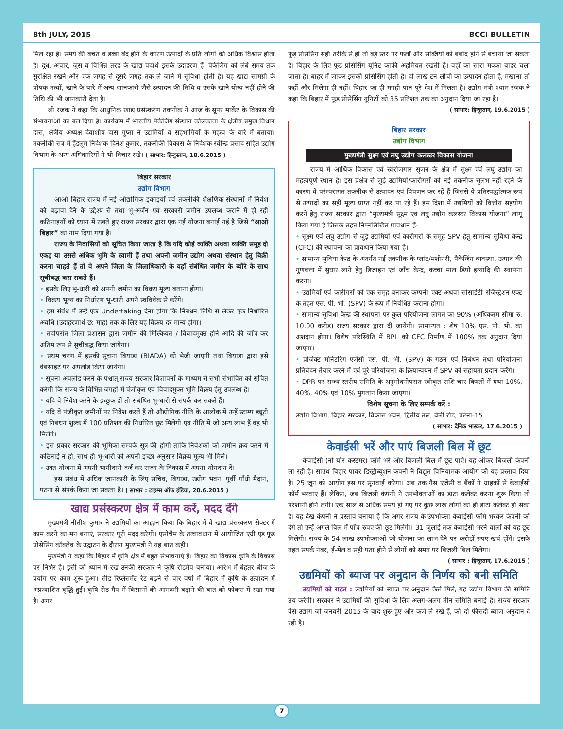8th JULY, 2015 BCCI BULLETIN
मिल रहा है। समय की बचत व डब्बा बंद होने के कारण उत्पादों के प्रति लोगों को अधिक विश्वास होता है। दूध, अचार, जूस व विभिन्न तरह के खाद्य पदार्थ इसके उदाहरण हैं। पैकेजिंग को लंबे समय तक सुरक्षित रखने और एक जगह से दूसरे जगह तक ले जाने में सुविधा होती है। यह खाद्य सामग्री के पोषक तत्वों, खाने के बारे में अन्य जानकारी जैसे उत्पादन की तिथि व उसके खाने योग्य नहीं होने की तिथि की भी जानकारी देता है।
श्री रजक ने कहा कि आधुनिक खाद्य प्रसंस्करण तकनीक ने आज के सूपर मार्केट के विकास की संभावनाओं को बल दिया है। कार्यक्रम में भारतीय पैकेजिंग संस्थान कोलकाता के क्षेत्रीय प्रमुख विधान दास, क्षेत्रीय अध्यक्ष देवाशीष दास गुप्ता ने उद्यमियों व सहभागियों के महत्व के बारे में बताया। तकनीकी सत्र में हैंडलूम निदेशक दिनेश कुमार, तकनीकी विकास के निदेशक रवीन्द्र प्रसाद सहित उद्योग विभाग के अन्य अधिकारियों ने भी विचार रखे। ( साभार: हिन्दुस्तान, 18.6.2015 )
बिहार सरकार
उद्योग विभाग
आओ बिहार राज्य में नई औद्योगिक इकाइयों एवं तकनीकी शैक्षणिक संस्थानों में निवेश को बढ़ावा देने के उद्देश्य से तथा भू-अर्जन एवं सरकारी जमीन उपलब्ध कराने में हो रही कठिनाइयों को ध्यान में रखते हुए राज्य सरकार द्वारा एक नई योजना बनाई नई है जिसे “आओ बिहार” का नाम दिया गया है।
राज्य के निवासियों को सूचित किया जाता है कि यदि कोई व्यक्ति अथवा व्यक्ति समूह दो एकड़ या उससे अधिक भूमि के स्वामी हैं तथा अपनी जमीन उद्योग अथवा संस्थान हेतु बिक्री करना चाहते हैं तो वे अपने जिला के जिलाधिकारी के यहाँ संबंधित जमीन के ब्यौरे के साथ सूचीबद्ध करा सकते हैं।
• इसके लिए भू-धारी को अपनी जमीन का विक्रय मूल्य बताना होगा।
• विक्रय भूल्य का निर्धारण भू-धारी अपने स्वविवेक से करेंगे।
• इस संबंध में उन्हें एक Undertaking देना होगा कि निंबधन तिथि से लेकर एक निर्धारित अवधि (उदाहरणार्थ छ: माह) तक के लिए यह विक्रय दर मान्य होगा।
• तदोपरांत जिला प्रशासन द्वारा जमीन की मिल्कियत / विवादमुक्त होने आदि की जाँच कर अंतिम रूप से सुचीबद्ध किया जायेगा।
• प्रथम चरण में इसकी सूचना बियाडा (BIADA) को भेजी जाएगी तथा बियाडा द्वारा इसे वेबसाइट पर अपलोड किया जायेगा।
• सूचना अपलोड करने के पश्चात् राज्य सरकार विज्ञापनों के माध्यम से सभी संभावित को सूचित करेगी कि राज्य के विभिन्न जगहों में पंजीकृत एवं विवादमुक्त भूमि विक्रय हेतु उपलब्ध है।
• यदि वे निवेश करने के इच्छुक हों तो संबंधित भू-धारी से संपर्क कर सकते हैं।
• यदि वे पंजीकृत जमीनों पर निवेश करते हैं तो औद्योगिक नीति के आलोक में उन्हें स्टाम्प ड्यूटी एवं निबंधन शुल्क में 100 प्रतिशत की निर्धारित छूट मिलेगी एवं नीति में जो अन्य लाभ हैं वह भी मिलेंगे।
• इस प्रकार सरकार की भूमिका सम्पर्क सूत्र की होगी ताकि निवेशकों को जमीन क्रय करने में कठिनाई न हो, साथ ही भू-धारी को अपनी इच्छा अनुसार विक्रय मूल्य भी मिले।
• उक्त योजना में अपनी भागीदारी दर्ज कर राज्य के विकास में अपना योगदान दें।
इस संबंध में अधिक जानकारी के लिए सचिव, बियाडा, उद्योग भवन, पूर्वी गाँधी मैदान, पटना से संपर्क किया जा सकता है। ( साभार : टाइम्स ऑफ इंडिया, 20.6.2015 )
खाद्य प्रसंस्करण क्षेत्र में काम करें, मदद देंगे
मुख्यमंत्री नीतीश कुमार ने उद्यमियों का आह्वान किया कि बिहार में वे खाद्य प्रंसस्करण सेक्टर में काम करने का मन बनाएं, सरकार पूरी मदद करेगी। एसोचैम के तत्वावधान में आयोजित एग्री एंड फूड प्रोसेसिंग कॉक्लेव के उद्घाटन के दौरान मुख्यमंत्री ने यह बात कही।
मुखमंत्री ने कहा कि बिहार में कृषि क्षेत्र में बहुत संभावनाएं हैं। बिहार का विकास कृषि के विकास पर निर्भर है। इसी को ध्यान में रख उनकी सरकार ने कृषि रोडमैप बनाया। आरंभ में बेहतर बीज के प्रयोग पर काम शुरू हुआ। सीड रिप्लेसमेंट रेट बढ़ने से चार वर्षो में बिहार में कृषि के उत्पादन में अप्रत्याशित वृद्धि हुई। कृषि रोड मैप में किसानों की आमदमी बढ़ाने की बात को फोकस में रखा गया है। अगर
फूड़ प्रोसेसिंग सही तरीके से हो तो बड़े स्तर पर फलों और सब्जियों को बर्बाद होने से बचाया जा सकता है। बिहार के लिए फूड प्रोसेसिंग यूनिट काफी अहमियत रखती है। वहाँ का सारा मक्का बाहर चला जाता है। बाहर में जाकर इसकी प्रोसेसिंग होती है। दो लाख टन लीची का उत्पादन होता है, मखाना तो कहीं और मिलेगा ही नहीं। बिहार का ही मगही पान पूरे देश में मिलता है। उद्योग मंत्री श्याम रजक ने कहा कि बिहार में फूड प्रोसेसिंग यूनिटों को 35 प्रतिशत तक का अनुदान दिया जा रहा है।
( साभार: हिन्दुस्तान, 19.6.2015 )
बिहार सरकार
उद्योग विभाग
मुख्यमंत्री सुक्ष्म एवं लघु उद्योग कलस्टर विकास योजना
राज्य में आर्थिक विकास एवं स्वरोजगार सृजन के क्षेत्र में सुक्ष्म एवं लघु उद्योग का महत्वपूर्ण स्थान है। इस प्रक्षेत्र से जुड़े उद्यमियों/कारीगरों को नई तकनीक सुलभ नहीं रहने के कारण वे परंम्परागत तकनीक से उत्पादन एवं विपणन कर रहें हैं जिससे ये प्रतिस्पर्द्धात्मक रूप से उत्पादों का सही मूल्य प्राप्त नहीं कर पा रहे हैं। इस दिशा में उद्यमियों को वित्तीय सहयोग करने हेतु राज्य सरकार द्वारा “मुख्यमंत्री सूक्ष्म एवं लघु उद्योग कलस्टर विकास योजना” लागू किया गया है जिसके तहत निम्नलिखित प्रावधान हैं-
• सूक्ष्म एवं लघु उद्योग से जुड़े उद्यमियों एवं कारीगरों के समूह SPV हेतु सामान्य सुविधा केन्द्र (CFC) की स्थापना का प्रावधान किया गया है।
• सामान्य सुविघा केन्द्र के अंतर्गत नई तकनीक के प्लांट/मशीनरी, पैकेजिंग व्यवस्था, उत्पाद की गुणवत्ता में सुघार लाने हेतु डिजाइन एवं जाँच केन्द्र, कच्चा माल डिपो इत्यादि की स्थापना करना।
• उद्यमियों एवं कारीगरों को एक समूह बनाकर कम्पनी एक्ट अथवा सोसाईटी रजिस्ट्रेशन एक्ट के तहत एस. पी. भी. (SPV) के रूप में निबंधित कराना होगा।
• सामान्य सुविधा केन्द्र की स्थापना पर कुल परियोजना लागत का 90% (अधिकतम सीमा रु. 10.00 करोड़) राज्य सरकार द्वारा दी जायेगी। सामान्यत : शेष 10% एस. पी. भी. का अंशदान होगा। विशेष परिस्थिति में BPL को CFC निर्माण में 100% तक अनुदान दिया जाएगा।
• प्रोजेक्ट मोनेटरिग एजेंसी एस. पी. भी. (SPV) के गठन एवं निबंधन तथा परियोजना प्रतिवेदन तैयार करने में एवं पूरे परियोजना के क्रियान्वयन में SPV को सहायता प्रदान करेंगे।
• DPR पर राज्य स्तरीय समिति के अनुमोदनोपरांत स्वीकृत राशि चार किश्तों में यथा-10%, 40%, 40% एवं 10% भुगतान किया जाएगा।
विशेष सूचना के लिए सम्पर्क करें :
उद्योग विभाग, बिहार सरकार, विकास भवन, द्वितीय तल, बेली रोड, पटना-15
( साभार: दैनिक भास्कर, 17.6.2015 )
केवाईसी भरें और पाएं बिजली बिल में छूट
केवाईसी (नो योर कस्टमर) फॉर्म भरें और बिजली बिल में छूट पाएं। यह ऑफर बिजली कंपनी ला रही है। साउथ बिहार पावर डिस्ट्रीब्यूशन कंपनी ने विद्युत विनियामक आयोग को यह प्रस्ताव दिया है। 25 जून को आयोग इस पर सुनवाई करेगा। अब तक गैस एजेंसी व बैंकों ने ग्राहकों से केवाईसी फॉर्म भरवाए हैं। लेकिन, जब बिजली कंपनी ने उपभोक्ताओं का डाटा कलेक्ट करना शुरू किया तो परेशानी होने लगी। एक साल से अधिक समय हो गए पर कुछ लाख लोगों का ही डाटा कलेक्ट हो सका है। यह देख कंपनी ने प्रस्ताव बनाया है कि अगर राज्य के उपभोक्ता केवाईसी फॉर्म भरकर कंपनी को देंगे तो उन्हें अगले बिल में पाँच रुपए की छूट मिलेगी। 31 जुलाई तक केवाईसी भरने वालों को यह छूट मिलेगी। राज्य के 54 लाख उपभोक्ताओं को योजना का लाभ देने पर करोड़ों रुपए खर्च होंगे। इसके तहत संपर्क नंबर, ई-मेल व सही पता होने से लोगों को समय पर बिजली बिल मिलेगा।
( साभार : हिन्दुस्तान, 17.6.2015 )
उद्यमियों को ब्याज पर अनुदान के निर्णय को बनी समिति
उद्यमियों को राहत : उद्यमियों को ब्याज पर अनुदान कैसे मिले, यह उद्योग विभाग की समिति तय करेगी। सरकार ने उद्यमियों की सुविधा के लिए अलग-अलग तीन समिति बनाई है। राज्य सरकार वैसे उद्योग जो जनवरी 2015 के बाद शुरू हुए और कर्ज ले रखे हैं, को दो फीसदी ब्याज अनुदान दे रही है।
7